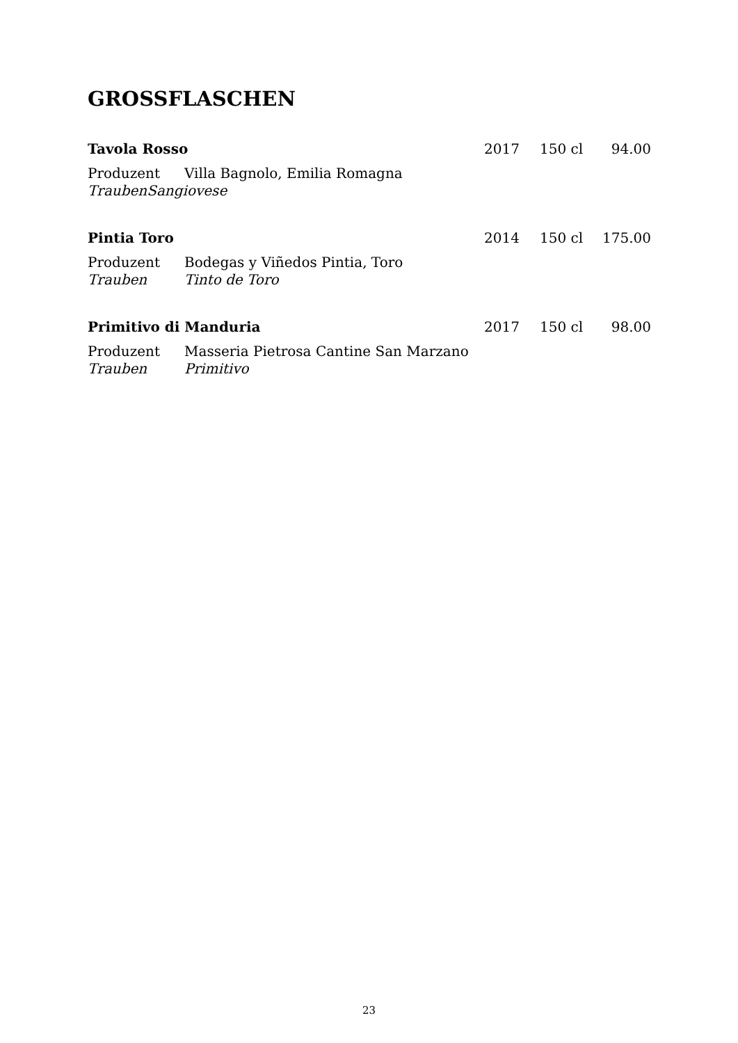GROSSFLASCHEN
Tavola Rosso 2017 150 cl 94.00
Produzent Villa Bagnolo, Emilia Romagna
Trauben Sangiovese
Pintia Toro 2014 150 cl 175.00
Produzent Bodegas y Viñedos Pintia, Toro
Trauben Tinto de Toro
Primitivo di Manduria 2017 150 cl 98.00
Produzent Masseria Pietrosa Cantine San Marzano
Trauben Primitivo
23